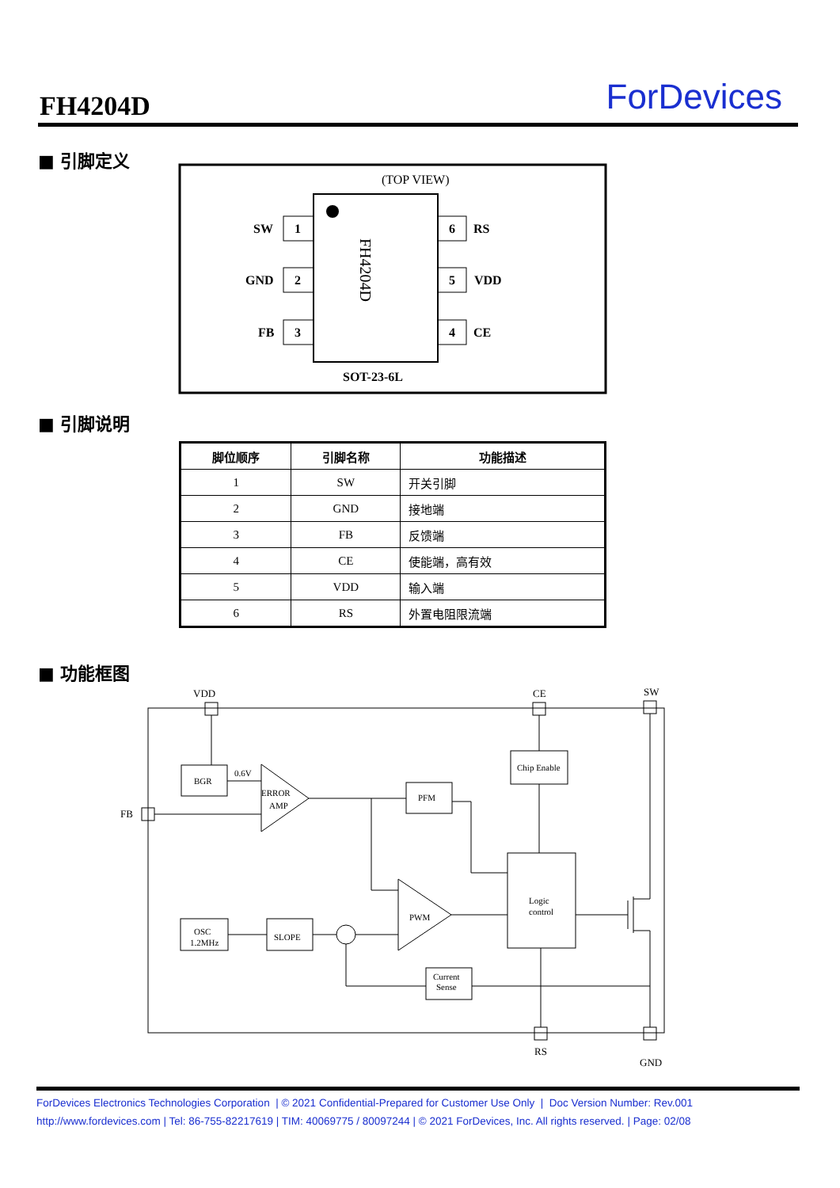FH4204D ForDevices
■ 引脚定义
(TOP VIEW)
FH4204D
1
SW
2
GND
3
FB
6
RS
5
VDD
4
CE
SOT-23-6L
■ 引脚说明
| 脚位顺序 | 引脚名称 | 功能描述 |
| --- | --- | --- |
| 1 | SW | 开关引脚 |
| 2 | GND | 接地端 |
| 3 | FB | 反馈端 |
| 4 | CE | 使能端，高有效 |
| 5 | VDD | 输入端 |
| 6 | RS | 外置电阻限流端 |
■ 功能框图
VDD
CE
SW
FB
RS
GND
BGR
0.6V
ERROR
AMP
PFM
Chip Enable
Logic
control
PWM
OSC
1.2MHz
SLOPE
Current
Sense
ForDevices Electronics Technologies Corporation | © 2021 Confidential-Prepared for Customer Use Only | Doc Version Number: Rev.001
http://www.fordevices.com | Tel: 86-755-82217619 | TIM: 40069775 / 80097244 | © 2021 ForDevices, Inc. All rights reserved. | Page: 02/08